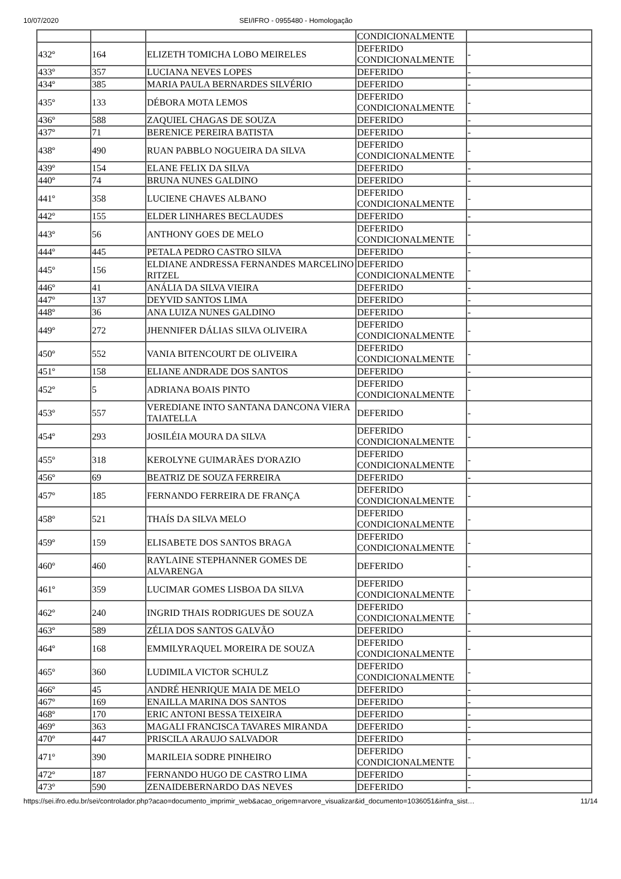10/07/2020 SEI/IFRO - 0955480 - Homologação
| | | | CONDICIONALMENTE | |
| 432º | 164 | ELIZETH TOMICHA LOBO MEIRELES | DEFERIDO CONDICIONALMENTE | - |
| 433º | 357 | LUCIANA NEVES LOPES | DEFERIDO | - |
| 434º | 385 | MARIA PAULA BERNARDES SILVÉRIO | DEFERIDO | - |
| 435º | 133 | DÉBORA MOTA LEMOS | DEFERIDO CONDICIONALMENTE | - |
| 436º | 588 | ZAQUIEL CHAGAS DE SOUZA | DEFERIDO | - |
| 437º | 71 | BERENICE PEREIRA BATISTA | DEFERIDO | - |
| 438º | 490 | RUAN PABBLO NOGUEIRA DA SILVA | DEFERIDO CONDICIONALMENTE | - |
| 439º | 154 | ELANE FELIX DA SILVA | DEFERIDO | - |
| 440º | 74 | BRUNA NUNES GALDINO | DEFERIDO | - |
| 441º | 358 | LUCIENE CHAVES ALBANO | DEFERIDO CONDICIONALMENTE | - |
| 442º | 155 | ELDER LINHARES BECLAUDES | DEFERIDO | - |
| 443º | 56 | ANTHONY GOES DE MELO | DEFERIDO CONDICIONALMENTE | - |
| 444º | 445 | PETALA PEDRO CASTRO SILVA | DEFERIDO | - |
| 445º | 156 | ELDIANE ANDRESSA FERNANDES MARCELINO RITZEL | DEFERIDO CONDICIONALMENTE | - |
| 446º | 41 | ANÁLIA DA SILVA VIEIRA | DEFERIDO | - |
| 447º | 137 | DEYVID SANTOS LIMA | DEFERIDO | - |
| 448º | 36 | ANA LUIZA NUNES GALDINO | DEFERIDO | - |
| 449º | 272 | JHENNIFER DÁLIAS SILVA OLIVEIRA | DEFERIDO CONDICIONALMENTE | - |
| 450º | 552 | VANIA BITENCOURT DE OLIVEIRA | DEFERIDO CONDICIONALMENTE | - |
| 451º | 158 | ELIANE ANDRADE DOS SANTOS | DEFERIDO | - |
| 452º | 5 | ADRIANA BOAIS PINTO | DEFERIDO CONDICIONALMENTE | - |
| 453º | 557 | VEREDIANE INTO SANTANA DANCONA VIERA TAIATELLA | DEFERIDO | - |
| 454º | 293 | JOSILÉIA MOURA DA SILVA | DEFERIDO CONDICIONALMENTE | - |
| 455º | 318 | KEROLYNE GUIMARÃES D'ORAZIO | DEFERIDO CONDICIONALMENTE | - |
| 456º | 69 | BEATRIZ DE SOUZA FERREIRA | DEFERIDO | - |
| 457º | 185 | FERNANDO FERREIRA DE FRANÇA | DEFERIDO CONDICIONALMENTE | - |
| 458º | 521 | THAÍS DA SILVA MELO | DEFERIDO CONDICIONALMENTE | - |
| 459º | 159 | ELISABETE DOS SANTOS BRAGA | DEFERIDO CONDICIONALMENTE | - |
| 460º | 460 | RAYLAINE STEPHANNER GOMES DE ALVARENGA | DEFERIDO | - |
| 461º | 359 | LUCIMAR GOMES LISBOA DA SILVA | DEFERIDO CONDICIONALMENTE | - |
| 462º | 240 | INGRID THAIS RODRIGUES DE SOUZA | DEFERIDO CONDICIONALMENTE | - |
| 463º | 589 | ZÉLIA DOS SANTOS GALVÃO | DEFERIDO | - |
| 464º | 168 | EMMILYRAQUEL MOREIRA DE SOUZA | DEFERIDO CONDICIONALMENTE | - |
| 465º | 360 | LUDIMILA VICTOR SCHULZ | DEFERIDO CONDICIONALMENTE | - |
| 466º | 45 | ANDRÉ HENRIQUE MAIA DE MELO | DEFERIDO | - |
| 467º | 169 | ENAILLA MARINA DOS SANTOS | DEFERIDO | - |
| 468º | 170 | ERIC ANTONI BESSA TEIXEIRA | DEFERIDO | - |
| 469º | 363 | MAGALI FRANCISCA TAVARES MIRANDA | DEFERIDO | - |
| 470º | 447 | PRISCILA ARAUJO SALVADOR | DEFERIDO | - |
| 471º | 390 | MARILEIA SODRE PINHEIRO | DEFERIDO CONDICIONALMENTE | - |
| 472º | 187 | FERNANDO HUGO DE CASTRO LIMA | DEFERIDO | - |
| 473º | 590 | ZENAIDEBERNARDO DAS NEVES | DEFERIDO | - |
https://sei.ifro.edu.br/sei/controlador.php?acao=documento_imprimir_web&acao_origem=arvore_visualizar&id_documento=1036051&infra_sist… 11/14